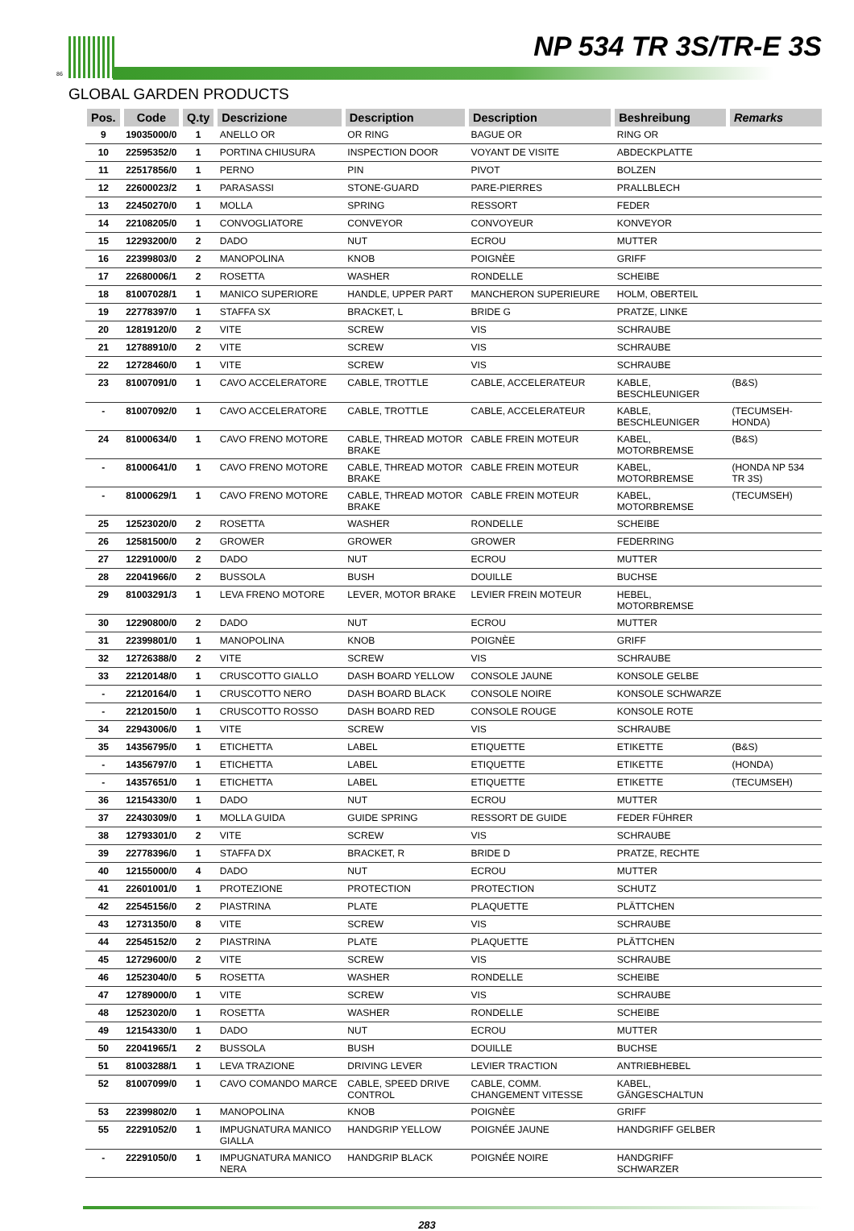86
NP 534 TR 3S/TR-E 3S
GLOBAL GARDEN PRODUCTS
| Pos. | Code | Q.ty | Descrizione | Description | Description | Beshreibung | Remarks |
| --- | --- | --- | --- | --- | --- | --- | --- |
| 9 | 19035000/0 | 1 | ANELLO OR | OR RING | BAGUE OR | RING OR | |
| 10 | 22595352/0 | 1 | PORTINA CHIUSURA | INSPECTION DOOR | VOYANT DE VISITE | ABDECKPLATTE | |
| 11 | 22517856/0 | 1 | PERNO | PIN | PIVOT | BOLZEN | |
| 12 | 22600023/2 | 1 | PARASASSI | STONE-GUARD | PARE-PIERRES | PRALLBLECH | |
| 13 | 22450270/0 | 1 | MOLLA | SPRING | RESSORT | FEDER | |
| 14 | 22108205/0 | 1 | CONVOGLIATORE | CONVEYOR | CONVOYEUR | KONVEYOR | |
| 15 | 12293200/0 | 2 | DADO | NUT | ECROU | MUTTER | |
| 16 | 22399803/0 | 2 | MANOPOLINA | KNOB | POIGNÈE | GRIFF | |
| 17 | 22680006/1 | 2 | ROSETTA | WASHER | RONDELLE | SCHEIBE | |
| 18 | 81007028/1 | 1 | MANICO SUPERIORE | HANDLE, UPPER PART | MANCHERON SUPERIEURE | HOLM, OBERTEIL | |
| 19 | 22778397/0 | 1 | STAFFA SX | BRACKET, L | BRIDE G | PRATZE, LINKE | |
| 20 | 12819120/0 | 2 | VITE | SCREW | VIS | SCHRAUBE | |
| 21 | 12788910/0 | 2 | VITE | SCREW | VIS | SCHRAUBE | |
| 22 | 12728460/0 | 1 | VITE | SCREW | VIS | SCHRAUBE | |
| 23 | 81007091/0 | 1 | CAVO ACCELERATORE | CABLE, TROTTLE | CABLE, ACCELERATEUR | KABLE, BESCHLEUNIGER | (B&S) |
| - | 81007092/0 | 1 | CAVO ACCELERATORE | CABLE, TROTTLE | CABLE, ACCELERATEUR | KABLE, BESCHLEUNIGER | (TECUMSEH-HONDA) |
| 24 | 81000634/0 | 1 | CAVO FRENO MOTORE | CABLE, THREAD MOTOR BRAKE | CABLE FREIN MOTEUR | KABEL, MOTORBREMSE | (B&S) |
| - | 81000641/0 | 1 | CAVO FRENO MOTORE | CABLE, THREAD MOTOR BRAKE | CABLE FREIN MOTEUR | KABEL, MOTORBREMSE | (HONDA NP 534 TR 3S) |
| - | 81000629/1 | 1 | CAVO FRENO MOTORE | CABLE, THREAD MOTOR BRAKE | CABLE FREIN MOTEUR | KABEL, MOTORBREMSE | (TECUMSEH) |
| 25 | 12523020/0 | 2 | ROSETTA | WASHER | RONDELLE | SCHEIBE | |
| 26 | 12581500/0 | 2 | GROWER | GROWER | GROWER | FEDERRING | |
| 27 | 12291000/0 | 2 | DADO | NUT | ECROU | MUTTER | |
| 28 | 22041966/0 | 2 | BUSSOLA | BUSH | DOUILLE | BUCHSE | |
| 29 | 81003291/3 | 1 | LEVA FRENO MOTORE | LEVER, MOTOR BRAKE | LEVIER FREIN MOTEUR | HEBEL, MOTORBREMSE | |
| 30 | 12290800/0 | 2 | DADO | NUT | ECROU | MUTTER | |
| 31 | 22399801/0 | 1 | MANOPOLINA | KNOB | POIGNÈE | GRIFF | |
| 32 | 12726388/0 | 2 | VITE | SCREW | VIS | SCHRAUBE | |
| 33 | 22120148/0 | 1 | CRUSCOTTO GIALLO | DASH BOARD YELLOW | CONSOLE JAUNE | KONSOLE GELBE | |
| - | 22120164/0 | 1 | CRUSCOTTO NERO | DASH BOARD BLACK | CONSOLE NOIRE | KONSOLE SCHWARZE | |
| - | 22120150/0 | 1 | CRUSCOTTO ROSSO | DASH BOARD RED | CONSOLE ROUGE | KONSOLE ROTE | |
| 34 | 22943006/0 | 1 | VITE | SCREW | VIS | SCHRAUBE | |
| 35 | 14356795/0 | 1 | ETICHETTA | LABEL | ETIQUETTE | ETIKETTE | (B&S) |
| - | 14356797/0 | 1 | ETICHETTA | LABEL | ETIQUETTE | ETIKETTE | (HONDA) |
| - | 14357651/0 | 1 | ETICHETTA | LABEL | ETIQUETTE | ETIKETTE | (TECUMSEH) |
| 36 | 12154330/0 | 1 | DADO | NUT | ECROU | MUTTER | |
| 37 | 22430309/0 | 1 | MOLLA GUIDA | GUIDE SPRING | RESSORT DE GUIDE | FEDER FÜHRER | |
| 38 | 12793301/0 | 2 | VITE | SCREW | VIS | SCHRAUBE | |
| 39 | 22778396/0 | 1 | STAFFA DX | BRACKET, R | BRIDE D | PRATZE, RECHTE | |
| 40 | 12155000/0 | 4 | DADO | NUT | ECROU | MUTTER | |
| 41 | 22601001/0 | 1 | PROTEZIONE | PROTECTION | PROTECTION | SCHUTZ | |
| 42 | 22545156/0 | 2 | PIASTRINA | PLATE | PLAQUETTE | PLÄTTCHEN | |
| 43 | 12731350/0 | 8 | VITE | SCREW | VIS | SCHRAUBE | |
| 44 | 22545152/0 | 2 | PIASTRINA | PLATE | PLAQUETTE | PLÄTTCHEN | |
| 45 | 12729600/0 | 2 | VITE | SCREW | VIS | SCHRAUBE | |
| 46 | 12523040/0 | 5 | ROSETTA | WASHER | RONDELLE | SCHEIBE | |
| 47 | 12789000/0 | 1 | VITE | SCREW | VIS | SCHRAUBE | |
| 48 | 12523020/0 | 1 | ROSETTA | WASHER | RONDELLE | SCHEIBE | |
| 49 | 12154330/0 | 1 | DADO | NUT | ECROU | MUTTER | |
| 50 | 22041965/1 | 2 | BUSSOLA | BUSH | DOUILLE | BUCHSE | |
| 51 | 81003288/1 | 1 | LEVA TRAZIONE | DRIVING LEVER | LEVIER TRACTION | ANTRIEBHEBEL | |
| 52 | 81007099/0 | 1 | CAVO COMANDO MARCE | CABLE, SPEED DRIVE CONTROL | CABLE, COMM. CHANGEMENT VITESSE | KABEL, GÄNGESCHALTUN | |
| 53 | 22399802/0 | 1 | MANOPOLINA | KNOB | POIGNÈE | GRIFF | |
| 55 | 22291052/0 | 1 | IMPUGNATURA MANICO GIALLA | HANDGRIP YELLOW | POIGNÉE JAUNE | HANDGRIFF GELBER | |
| - | 22291050/0 | 1 | IMPUGNATURA MANICO NERA | HANDGRIP BLACK | POIGNÉE NOIRE | HANDGRIFF SCHWARZER | |
283